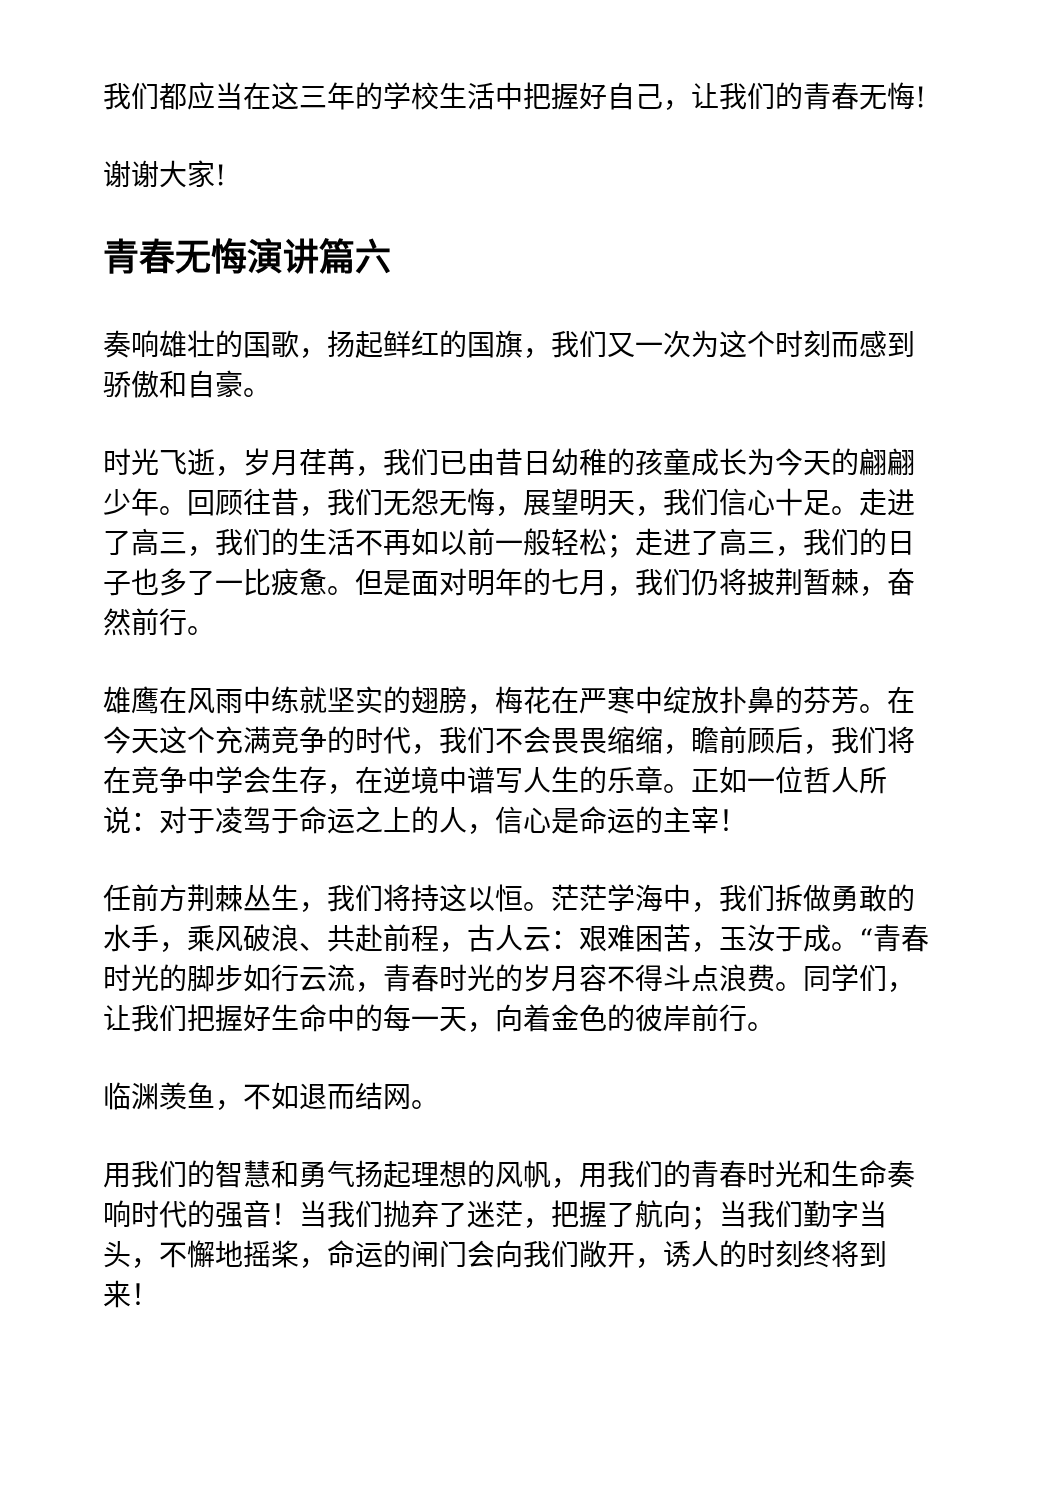我们都应当在这三年的学校生活中把握好自己，让我们的青春无悔!
谢谢大家!
青春无悔演讲篇六
奏响雄壮的国歌，扬起鲜红的国旗，我们又一次为这个时刻而感到骄傲和自豪。
时光飞逝，岁月荏苒，我们已由昔日幼稚的孩童成长为今天的翩翩少年。回顾往昔，我们无怨无悔，展望明天，我们信心十足。走进了高三，我们的生活不再如以前一般轻松；走进了高三，我们的日子也多了一比疲惫。但是面对明年的七月，我们仍将披荆暂棘，奋然前行。
雄鹰在风雨中练就坚实的翅膀，梅花在严寒中绽放扑鼻的芬芳。在今天这个充满竞争的时代，我们不会畏畏缩缩，瞻前顾后，我们将在竞争中学会生存，在逆境中谱写人生的乐章。正如一位哲人所说：对于凌驾于命运之上的人，信心是命运的主宰！
任前方荆棘丛生，我们将持这以恒。茫茫学海中，我们拆做勇敢的水手，乘风破浪、共赴前程，古人云：艰难困苦，玉汝于成。“青春时光的脚步如行云流，青春时光的岁月容不得斗点浪费。同学们，让我们把握好生命中的每一天，向着金色的彼岸前行。
临渊羡鱼，不如退而结网。
用我们的智慧和勇气扬起理想的风帆，用我们的青春时光和生命奏响时代的强音！当我们抛弃了迷茫，把握了航向；当我们勤字当头，不懈地摇桨，命运的闸门会向我们敞开，诱人的时刻终将到来！